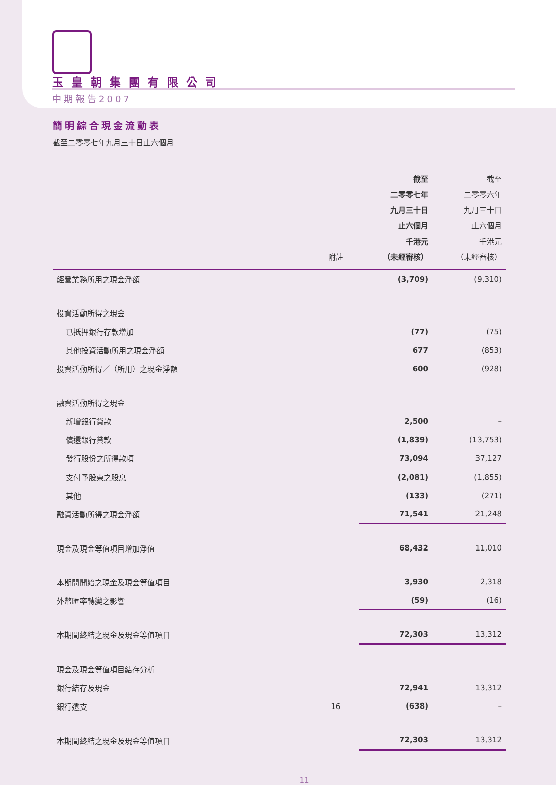玉皇朝集團有限公司
中期報告2007
簡明綜合現金流動表
截至二零零七年九月三十日止六個月
| | 附註 | 截至 二零零七年 九月三十日 止六個月 千港元 （未經審核） | 截至 二零零六年 九月三十日 止六個月 千港元 （未經審核） |
| --- | --- | --- | --- |
| 經營業務所用之現金淨額 | | (3,709) | (9,310) |
| 投資活動所得之現金 | | | |
| 已抵押銀行存款增加 | | (77) | (75) |
| 其他投資活動所用之現金淨額 | | 677 | (853) |
| 投資活動所得／（所用）之現金淨額 | | 600 | (928) |
| 融資活動所得之現金 | | | |
| 新增銀行貸款 | | 2,500 | – |
| 償還銀行貸款 | | (1,839) | (13,753) |
| 發行股份之所得款項 | | 73,094 | 37,127 |
| 支付予股東之股息 | | (2,081) | (1,855) |
| 其他 | | (133) | (271) |
| 融資活動所得之現金淨額 | | 71,541 | 21,248 |
| 現金及現金等值項目增加淨值 | | 68,432 | 11,010 |
| 本期間開始之現金及現金等值項目 | | 3,930 | 2,318 |
| 外幣匯率轉變之影響 | | (59) | (16) |
| 本期間終結之現金及現金等值項目 | | 72,303 | 13,312 |
| 現金及現金等值項目結存分析 | | | |
| 銀行結存及現金 | | 72,941 | 13,312 |
| 銀行透支 | 16 | (638) | – |
| 本期間終結之現金及現金等值項目 | | 72,303 | 13,312 |
11